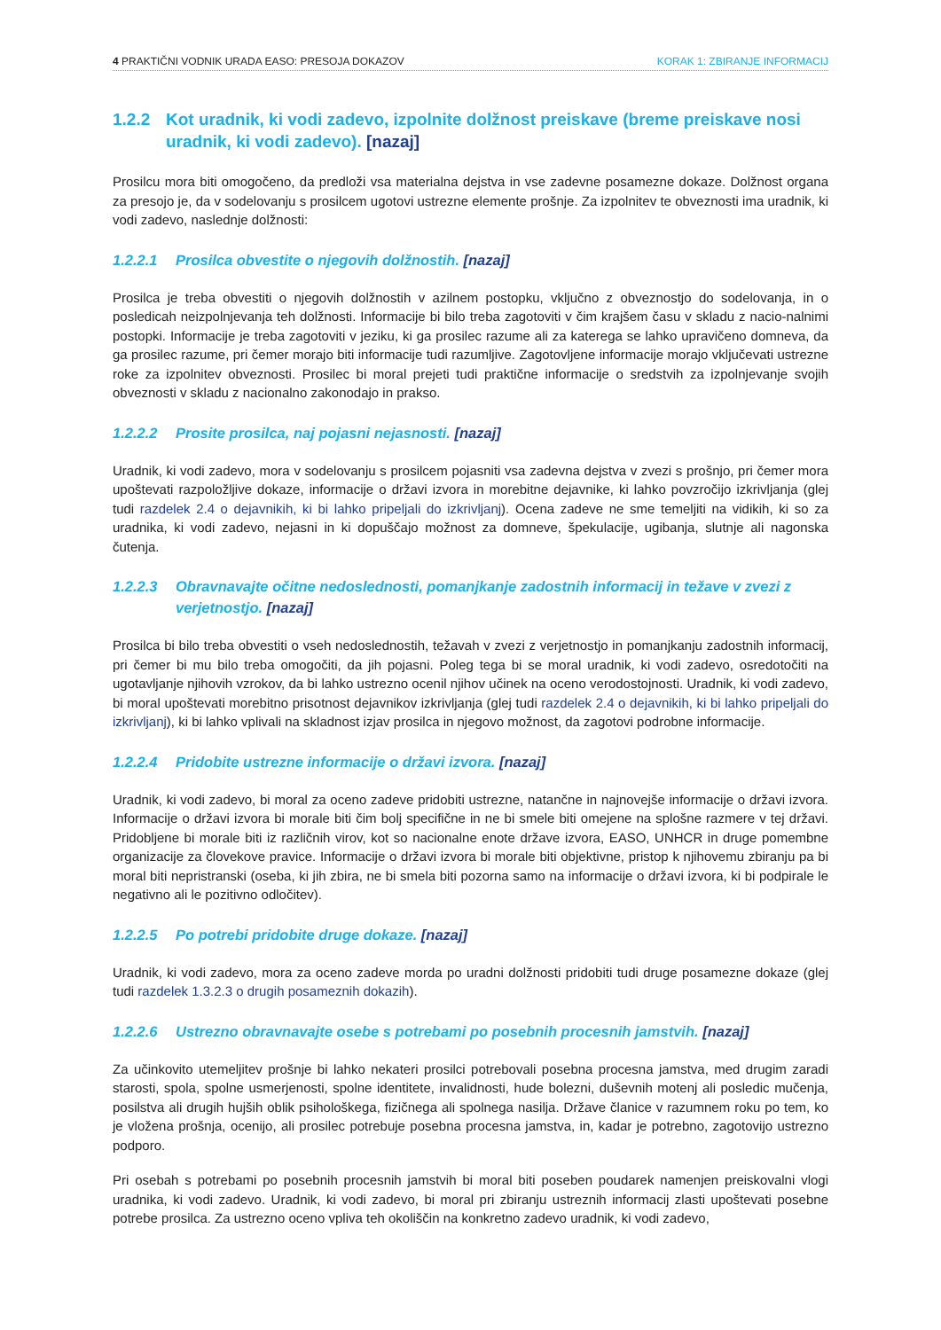4 PRAKTIČNI VODNIK URADA EASO: PRESOJA DOKAZOV KORAK 1: ZBIRANJE INFORMACIJ
1.2.2 Kot uradnik, ki vodi zadevo, izpolnite dolžnost preiskave (breme preiskave nosi uradnik, ki vodi zadevo). [nazaj]
Prosilcu mora biti omogočeno, da predloži vsa materialna dejstva in vse zadevne posamezne dokaze. Dolžnost organa za presojo je, da v sodelovanju s prosilcem ugotovi ustrezne elemente prošnje. Za izpolnitev te obveznosti ima uradnik, ki vodi zadevo, naslednje dolžnosti:
1.2.2.1 Prosilca obvestite o njegovih dolžnostih. [nazaj]
Prosilca je treba obvestiti o njegovih dolžnostih v azilnem postopku, vključno z obveznostjo do sodelovanja, in o posledicah neizpolnjevanja teh dolžnosti. Informacije bi bilo treba zagotoviti v čim krajšem času v skladu z nacio-nalnimi postopki. Informacije je treba zagotoviti v jeziku, ki ga prosilec razume ali za katerega se lahko upravičeno domneva, da ga prosilec razume, pri čemer morajo biti informacije tudi razumljive. Zagotovljene informacije morajo vključevati ustrezne roke za izpolnitev obveznosti. Prosilec bi moral prejeti tudi praktične informacije o sredstvih za izpolnjevanje svojih obveznosti v skladu z nacionalno zakonodajo in prakso.
1.2.2.2 Prosite prosilca, naj pojasni nejasnosti. [nazaj]
Uradnik, ki vodi zadevo, mora v sodelovanju s prosilcem pojasniti vsa zadevna dejstva v zvezi s prošnjo, pri čemer mora upoštevati razpoložljive dokaze, informacije o državi izvora in morebitne dejavnike, ki lahko povzročijo izkrivljanja (glej tudi razdelek 2.4 o dejavnikih, ki bi lahko pripeljali do izkrivljanj). Ocena zadeve ne sme temeljiti na vidikih, ki so za uradnika, ki vodi zadevo, nejasni in ki dopuščajo možnost za domneve, špekulacije, ugibanja, slutnje ali nagonska čutenja.
1.2.2.3 Obravnavajte očitne nedoslednosti, pomanjkanje zadostnih informacij in težave v zvezi z verjetnostjo. [nazaj]
Prosilca bi bilo treba obvestiti o vseh nedoslednostih, težavah v zvezi z verjetnostjo in pomanjkanju zadostnih informacij, pri čemer bi mu bilo treba omogočiti, da jih pojasni. Poleg tega bi se moral uradnik, ki vodi zadevo, osredotočiti na ugotavljanje njihovih vzrokov, da bi lahko ustrezno ocenil njihov učinek na oceno verodostojnosti. Uradnik, ki vodi zadevo, bi moral upoštevati morebitno prisotnost dejavnikov izkrivljanja (glej tudi razdelek 2.4 o dejavnikih, ki bi lahko pripeljali do izkrivljanj), ki bi lahko vplivali na skladnost izjav prosilca in njegovo možnost, da zagotovi podrobne informacije.
1.2.2.4 Pridobite ustrezne informacije o državi izvora. [nazaj]
Uradnik, ki vodi zadevo, bi moral za oceno zadeve pridobiti ustrezne, natančne in najnovejše informacije o državi izvora. Informacije o državi izvora bi morale biti čim bolj specifične in ne bi smele biti omejene na splošne razmere v tej državi. Pridobljene bi morale biti iz različnih virov, kot so nacionalne enote države izvora, EASO, UNHCR in druge pomembne organizacije za človekove pravice. Informacije o državi izvora bi morale biti objektivne, pristop k njihovemu zbiranju pa bi moral biti nepristranski (oseba, ki jih zbira, ne bi smela biti pozorna samo na informacije o državi izvora, ki bi podpirale le negativno ali le pozitivno odločitev).
1.2.2.5 Po potrebi pridobite druge dokaze. [nazaj]
Uradnik, ki vodi zadevo, mora za oceno zadeve morda po uradni dolžnosti pridobiti tudi druge posamezne dokaze (glej tudi razdelek 1.3.2.3 o drugih posameznih dokazih).
1.2.2.6 Ustrezno obravnavajte osebe s potrebami po posebnih procesnih jamstvih. [nazaj]
Za učinkovito utemeljitev prošnje bi lahko nekateri prosilci potrebovali posebna procesna jamstva, med drugim zaradi starosti, spola, spolne usmerjenosti, spolne identitete, invalidnosti, hude bolezni, duševnih motenj ali posledic mučenja, posilstva ali drugih hujših oblik psihološkega, fizičnega ali spolnega nasilja. Države članice v razumnem roku po tem, ko je vložena prošnja, ocenijo, ali prosilec potrebuje posebna procesna jamstva, in, kadar je potrebno, zagotovijo ustrezno podporo.
Pri osebah s potrebami po posebnih procesnih jamstvih bi moral biti poseben poudarek namenjen preiskovalni vlogi uradnika, ki vodi zadevo. Uradnik, ki vodi zadevo, bi moral pri zbiranju ustreznih informacij zlasti upoštevati posebne potrebe prosilca. Za ustrezno oceno vpliva teh okoliščin na konkretno zadevo uradnik, ki vodi zadevo,